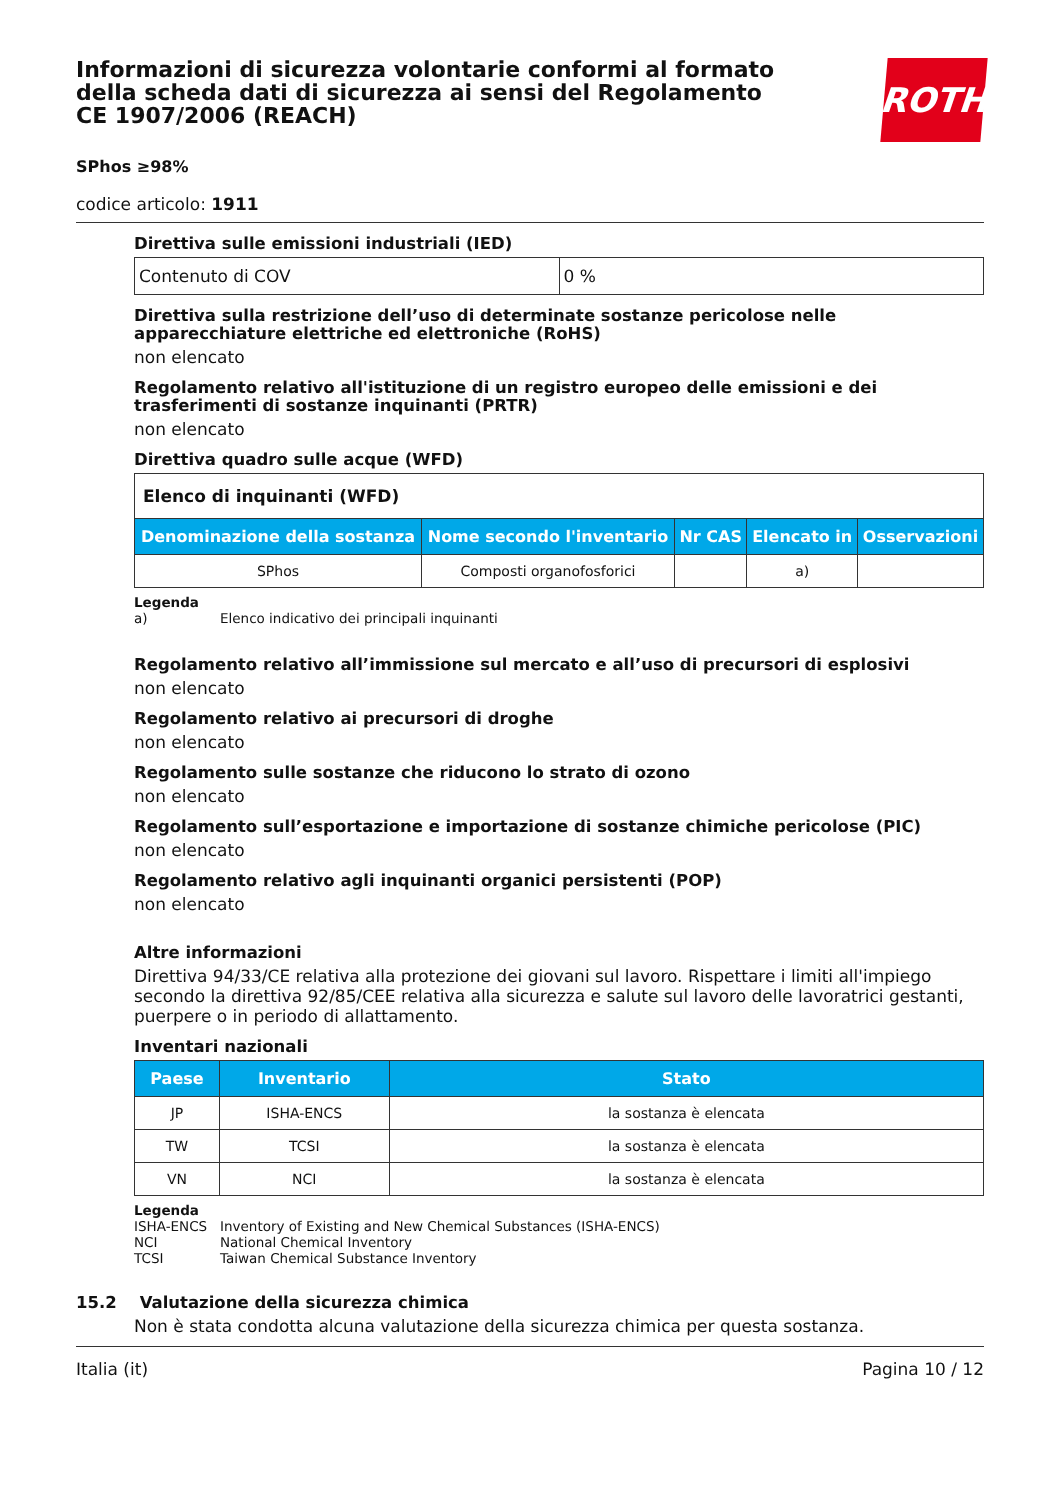Informazioni di sicurezza volontarie conformi al formato della scheda dati di sicurezza ai sensi del Regolamento CE 1907/2006 (REACH)
ROTH
SPhos ≥98%
codice articolo: 1911
Direttiva sulle emissioni industriali (IED)
| Contenuto di COV | 0 % |
Direttiva sulla restrizione dell’uso di determinate sostanze pericolose nelle apparecchiature elettriche ed elettroniche (RoHS)
non elencato
Regolamento relativo all'istituzione di un registro europeo delle emissioni e dei trasferimenti di sostanze inquinanti (PRTR)
non elencato
Direttiva quadro sulle acque (WFD)
| Elenco di inquinanti (WFD) | | | | |
| Denominazione della sostanza | Nome secondo l'inventario | Nr CAS | Elencato in | Osservazioni |
| SPhos | Composti organofosforici | | a) | |
Legenda
a) Elenco indicativo dei principali inquinanti
Regolamento relativo all’immissione sul mercato e all’uso di precursori di esplosivi
non elencato
Regolamento relativo ai precursori di droghe
non elencato
Regolamento sulle sostanze che riducono lo strato di ozono
non elencato
Regolamento sull’esportazione e importazione di sostanze chimiche pericolose (PIC)
non elencato
Regolamento relativo agli inquinanti organici persistenti (POP)
non elencato
Altre informazioni
Direttiva 94/33/CE relativa alla protezione dei giovani sul lavoro. Rispettare i limiti all'impiego secondo la direttiva 92/85/CEE relativa alla sicurezza e salute sul lavoro delle lavoratrici gestanti, puerpere o in periodo di allattamento.
Inventari nazionali
| Paese | Inventario | Stato |
| --- | --- | --- |
| JP | ISHA-ENCS | la sostanza è elencata |
| TW | TCSI | la sostanza è elencata |
| VN | NCI | la sostanza è elencata |
Legenda
ISHA-ENCS Inventory of Existing and New Chemical Substances (ISHA-ENCS)
NCI National Chemical Inventory
TCSI Taiwan Chemical Substance Inventory
15.2 Valutazione della sicurezza chimica
Non è stata condotta alcuna valutazione della sicurezza chimica per questa sostanza.
Italia (it) Pagina 10 / 12